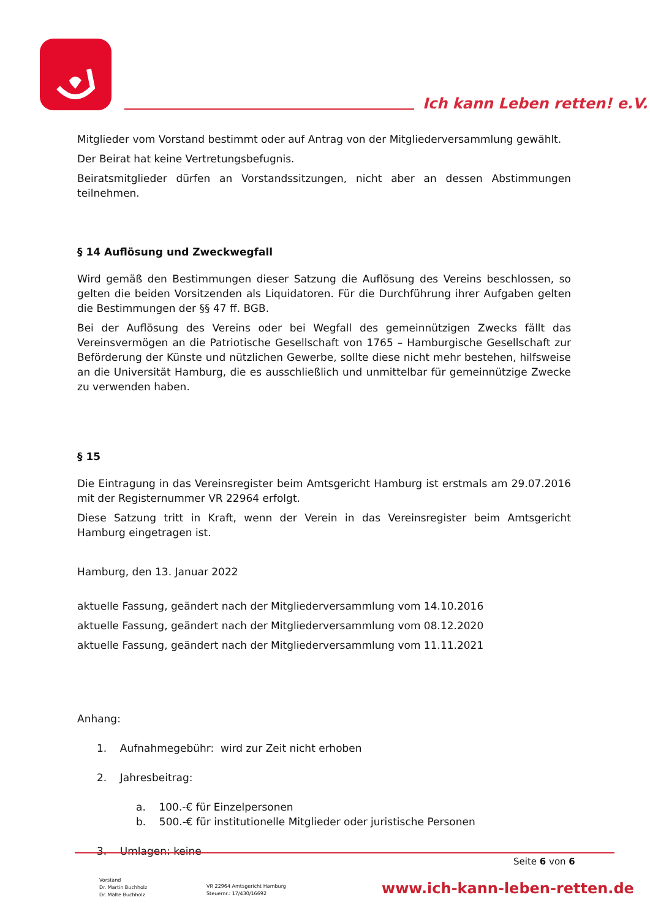Ich kann Leben retten! e.V.
Mitglieder vom Vorstand bestimmt oder auf Antrag von der Mitgliederversammlung gewählt.
Der Beirat hat keine Vertretungsbefugnis.
Beiratsmitglieder dürfen an Vorstandssitzungen, nicht aber an dessen Abstimmungen teilnehmen.
§ 14 Auflösung und Zweckwegfall
Wird gemäß den Bestimmungen dieser Satzung die Auflösung des Vereins beschlossen, so gelten die beiden Vorsitzenden als Liquidatoren. Für die Durchführung ihrer Aufgaben gelten die Bestimmungen der §§ 47 ff. BGB.
Bei der Auflösung des Vereins oder bei Wegfall des gemeinnützigen Zwecks fällt das Vereinsvermögen an die Patriotische Gesellschaft von 1765 – Hamburgische Gesellschaft zur Beförderung der Künste und nützlichen Gewerbe, sollte diese nicht mehr bestehen, hilfsweise an die Universität Hamburg, die es ausschließlich und unmittelbar für gemeinnützige Zwecke zu verwenden haben.
§ 15
Die Eintragung in das Vereinsregister beim Amtsgericht Hamburg ist erstmals am 29.07.2016 mit der Registernummer VR 22964 erfolgt.
Diese Satzung tritt in Kraft, wenn der Verein in das Vereinsregister beim Amtsgericht Hamburg eingetragen ist.
Hamburg, den 13. Januar 2022
aktuelle Fassung, geändert nach der Mitgliederversammlung vom 14.10.2016
aktuelle Fassung, geändert nach der Mitgliederversammlung vom 08.12.2020
aktuelle Fassung, geändert nach der Mitgliederversammlung vom 11.11.2021
Anhang:
1. Aufnahmegebühr: wird zur Zeit nicht erhoben
2. Jahresbeitrag:
a. 100.-€ für Einzelpersonen
b. 500.-€ für institutionelle Mitglieder oder juristische Personen
3. Umlagen: keine
Seite 6 von 6
Vorstand
Dr. Martin Buchholz
Dr. Malte Buchholz
VR 22964 Amtsgericht Hamburg
Steuernr.: 17/430/16692
www.ich-kann-leben-retten.de